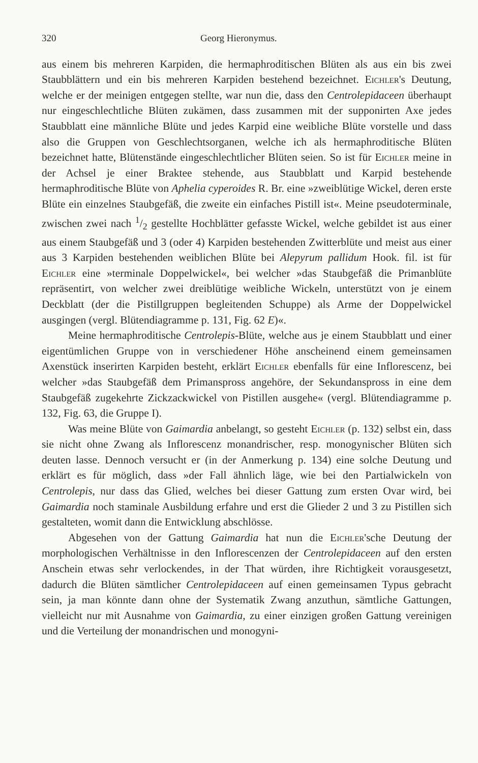320 Georg Hieronymus.
aus einem bis mehreren Karpiden, die hermaphroditischen Blüten als aus ein bis zwei Staubblättern und ein bis mehreren Karpiden bestehend bezeichnet. Eichler's Deutung, welche er der meinigen entgegen stellte, war nun die, dass den Centrolepidaceen überhaupt nur eingeschlechtliche Blüten zukämen, dass zusammen mit der supponirten Axe jedes Staubblatt eine männliche Blüte und jedes Karpid eine weibliche Blüte vorstelle und dass also die Gruppen von Geschlechtsorganen, welche ich als hermaphroditische Blüten bezeichnet hatte, Blütenstände eingeschlechtlicher Blüten seien. So ist für Eichler meine in der Achsel je einer Braktee stehende, aus Staubblatt und Karpid bestehende hermaphroditische Blüte von Aphelia cyperoides R. Br. eine »zweiblütige Wickel, deren erste Blüte ein einzelnes Staubgefäß, die zweite ein einfaches Pistill ist«. Meine pseudoterminale, zwischen zwei nach 1/2 gestellte Hochblätter gefasste Wickel, welche gebildet ist aus einer aus einem Staubgefäß und 3 (oder 4) Karpiden bestehenden Zwitterblüte und meist aus einer aus 3 Karpiden bestehenden weiblichen Blüte bei Alepyrum pallidum Hook. fil. ist für Eichler eine »terminale Doppelwickel«, bei welcher »das Staubgefäß die Primanblüte repräsentirt, von welcher zwei dreiblütige weibliche Wickeln, unterstützt von je einem Deckblatt (der die Pistillgruppen begleitenden Schuppe) als Arme der Doppelwickel ausgingen (vergl. Blütendiagramme p. 131, Fig. 62 E)«.
Meine hermaphroditische Centrolepis-Blüte, welche aus je einem Staubblatt und einer eigentümlichen Gruppe von in verschiedener Höhe anscheinend einem gemeinsamen Axenstück inserirten Karpiden besteht, erklärt Eichler ebenfalls für eine Inflorescenz, bei welcher »das Staubgefäß dem Primanspross angehöre, der Sekundanspross in eine dem Staubgefäß zugekehrte Zickzackwickel von Pistillen ausgehe« (vergl. Blütendiagramme p. 132, Fig. 63, die Gruppe I).
Was meine Blüte von Gaimardia anbelangt, so gesteht Eichler (p. 132) selbst ein, dass sie nicht ohne Zwang als Inflorescenz monandrischer, resp. monogynischer Blüten sich deuten lasse. Dennoch versucht er (in der Anmerkung p. 134) eine solche Deutung und erklärt es für möglich, dass »der Fall ähnlich läge, wie bei den Partialwickeln von Centrolepis, nur dass das Glied, welches bei dieser Gattung zum ersten Ovar wird, bei Gaimardia noch staminale Ausbildung erfahre und erst die Glieder 2 und 3 zu Pistillen sich gestalteten, womit dann die Entwicklung abschlösse.
Abgesehen von der Gattung Gaimardia hat nun die Eichler'sche Deutung der morphologischen Verhältnisse in den Inflorescenzen der Centrolepidaceen auf den ersten Anschein etwas sehr verlockendes, in der That würden, ihre Richtigkeit vorausgesetzt, dadurch die Blüten sämtlicher Centrolepidaceen auf einen gemeinsamen Typus gebracht sein, ja man könnte dann ohne der Systematik Zwang anzuthun, sämtliche Gattungen, vielleicht nur mit Ausnahme von Gaimardia, zu einer einzigen großen Gattung vereinigen und die Verteilung der monandrischen und monogyni-